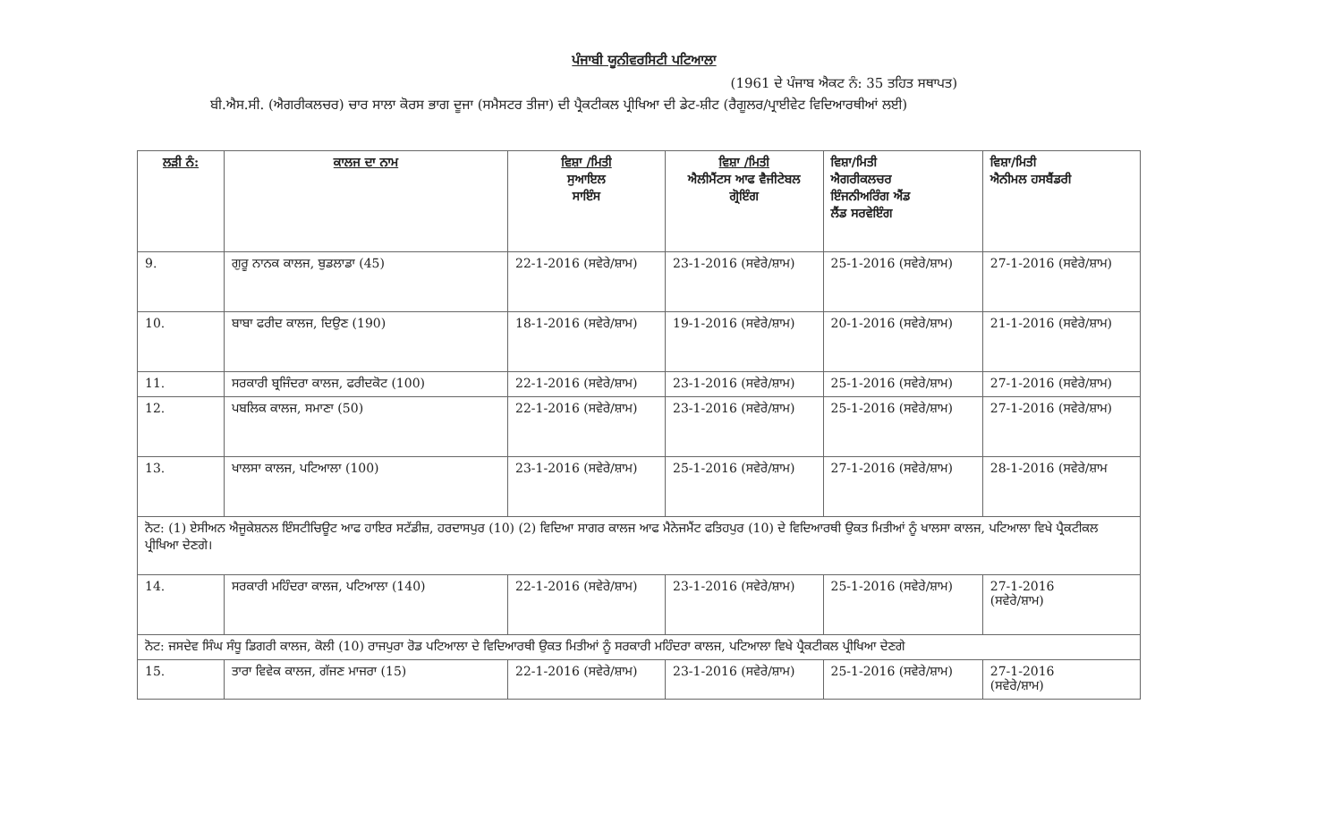ਪੰਜਾਬੀ ਯੂਨੀਵਰਸਿਟੀ ਪਟਿਆਲਾ
(1961 ਦੇ ਪੰਜਾਬ ਐਕਟ ਨੰ: 35 ਤਹਿਤ ਸਥਾਪਤ)
ਬੀ.ਐਸ.ਸੀ. (ਐਗਰੀਕਲਚਰ) ਚਾਰ ਸਾਲਾ ਕੋਰਸ ਭਾਗ ਦੂਜਾ (ਸਮੈਸਟਰ ਤੀਜਾ) ਦੀ ਪ੍ਰੈਕਟੀਕਲ ਪ੍ਰੀਖਿਆ ਦੀ ਡੇਟ-ਸ਼ੀਟ (ਰੈਗੂਲਰ/ਪ੍ਰਾਈਵੇਟ ਵਿਦਿਆਰਥੀਆਂ ਲਈ)
| ਲੜੀ ਨੰ: | ਕਾਲਜ ਦਾ ਨਾਮ | ਵਿਸ਼ਾ /ਮਿਤੀ ਸੁਆਇਲ ਸਾਇੰਸ | ਵਿਸ਼ਾ /ਮਿਤੀ ਐਲੀਮੈਂਟਸ ਆਫ ਵੈਜੀਟੇਬਲ ਗ੍ਰੋਇੰਗ | ਵਿਸ਼ਾ/ਮਿਤੀ ਐਗਰੀਕਲਚਰ ਇੰਜਨੀਅਰਿੰਗ ਐਂਡ ਲੈਂਡ ਸਰਵੇਇੰਗ | ਵਿਸ਼ਾ/ਮਿਤੀ ਐਨੀਮਲ ਹਸਬੈਂਡਰੀ |
| --- | --- | --- | --- | --- | --- |
| 9. | ਗੁਰੂ ਨਾਨਕ ਕਾਲਜ, ਬੁਡਲਾਡਾ (45) | 22-1-2016 (ਸਵੇਰੇ/ਸ਼ਾਮ) | 23-1-2016 (ਸਵੇਰੇ/ਸ਼ਾਮ) | 25-1-2016 (ਸਵੇਰੇ/ਸ਼ਾਮ) | 27-1-2016 (ਸਵੇਰੇ/ਸ਼ਾਮ) |
| 10. | ਬਾਬਾ ਫਰੀਦ ਕਾਲਜ, ਦਿਉਣ (190) | 18-1-2016 (ਸਵੇਰੇ/ਸ਼ਾਮ) | 19-1-2016 (ਸਵੇਰੇ/ਸ਼ਾਮ) | 20-1-2016 (ਸਵੇਰੇ/ਸ਼ਾਮ) | 21-1-2016 (ਸਵੇਰੇ/ਸ਼ਾਮ) |
| 11. | ਸਰਕਾਰੀ ਬ੍ਰਜਿੰਦਰਾ ਕਾਲਜ, ਫਰੀਦਕੋਟ (100) | 22-1-2016 (ਸਵੇਰੇ/ਸ਼ਾਮ) | 23-1-2016 (ਸਵੇਰੇ/ਸ਼ਾਮ) | 25-1-2016 (ਸਵੇਰੇ/ਸ਼ਾਮ) | 27-1-2016 (ਸਵੇਰੇ/ਸ਼ਾਮ) |
| 12. | ਪਬਲਿਕ ਕਾਲਜ, ਸਮਾਣਾ (50) | 22-1-2016 (ਸਵੇਰੇ/ਸ਼ਾਮ) | 23-1-2016 (ਸਵੇਰੇ/ਸ਼ਾਮ) | 25-1-2016 (ਸਵੇਰੇ/ਸ਼ਾਮ) | 27-1-2016 (ਸਵੇਰੇ/ਸ਼ਾਮ) |
| 13. | ਖਾਲਸਾ ਕਾਲਜ, ਪਟਿਆਲਾ (100) | 23-1-2016 (ਸਵੇਰੇ/ਸ਼ਾਮ) | 25-1-2016 (ਸਵੇਰੇ/ਸ਼ਾਮ) | 27-1-2016 (ਸਵੇਰੇ/ਸ਼ਾਮ) | 28-1-2016 (ਸਵੇਰੇ/ਸ਼ਾਮ |
| ਨੋਟ: (1) ਏਸੀਅਨ ਐਜੂਕੇਸ਼ਨਲ ਇੰਸਟੀਚਿਊਟ ਆਫ ਹਾਇਰ ਸਟੱਡੀਜ਼, ਹਰਦਾਸਪੁਰ (10) (2) ਵਿਦਿਆ ਸਾਗਰ ਕਾਲਜ ਆਫ ਮੈਨੇਜਮੈਂਟ ਫਤਿਹਪੁਰ (10) ਦੇ ਵਿਦਿਆਰਥੀ ਉਕਤ ਮਿਤੀਆਂ ਨੂੰ ਖਾਲਸਾ ਕਾਲਜ, ਪਟਿਆਲਾ ਵਿਖੇ ਪ੍ਰੈਕਟੀਕਲ ਪ੍ਰੀਖਿਆ ਦੇਣਗੇ। | | | | | |
| 14. | ਸਰਕਾਰੀ ਮਹਿੰਦਰਾ ਕਾਲਜ, ਪਟਿਆਲਾ (140) | 22-1-2016 (ਸਵੇਰੇ/ਸ਼ਾਮ) | 23-1-2016 (ਸਵੇਰੇ/ਸ਼ਾਮ) | 25-1-2016 (ਸਵੇਰੇ/ਸ਼ਾਮ) | 27-1-2016 (ਸਵੇਰੇ/ਸ਼ਾਮ) |
| ਨੋਟ: ਜਸਦੇਵ ਸਿੰਘ ਸੰਧੂ ਡਿਗਰੀ ਕਾਲਜ, ਕੋਲੀ (10) ਰਾਜਪੁਰਾ ਰੋਡ ਪਟਿਆਲਾ ਦੇ ਵਿਦਿਆਰਥੀ ਉਕਤ ਮਿਤੀਆਂ ਨੂੰ ਸਰਕਾਰੀ ਮਹਿੰਦਰਾ ਕਾਲਜ, ਪਟਿਆਲਾ ਵਿਖੇ ਪ੍ਰੈਕਟੀਕਲ ਪ੍ਰੀਖਿਆ ਦੇਣਗੇ | | | | | |
| 15. | ਤਾਰਾ ਵਿਵੇਕ ਕਾਲਜ, ਗੱਜਣ ਮਾਜਰਾ (15) | 22-1-2016 (ਸਵੇਰੇ/ਸ਼ਾਮ) | 23-1-2016 (ਸਵੇਰੇ/ਸ਼ਾਮ) | 25-1-2016 (ਸਵੇਰੇ/ਸ਼ਾਮ) | 27-1-2016 (ਸਵੇਰੇ/ਸ਼ਾਮ) |